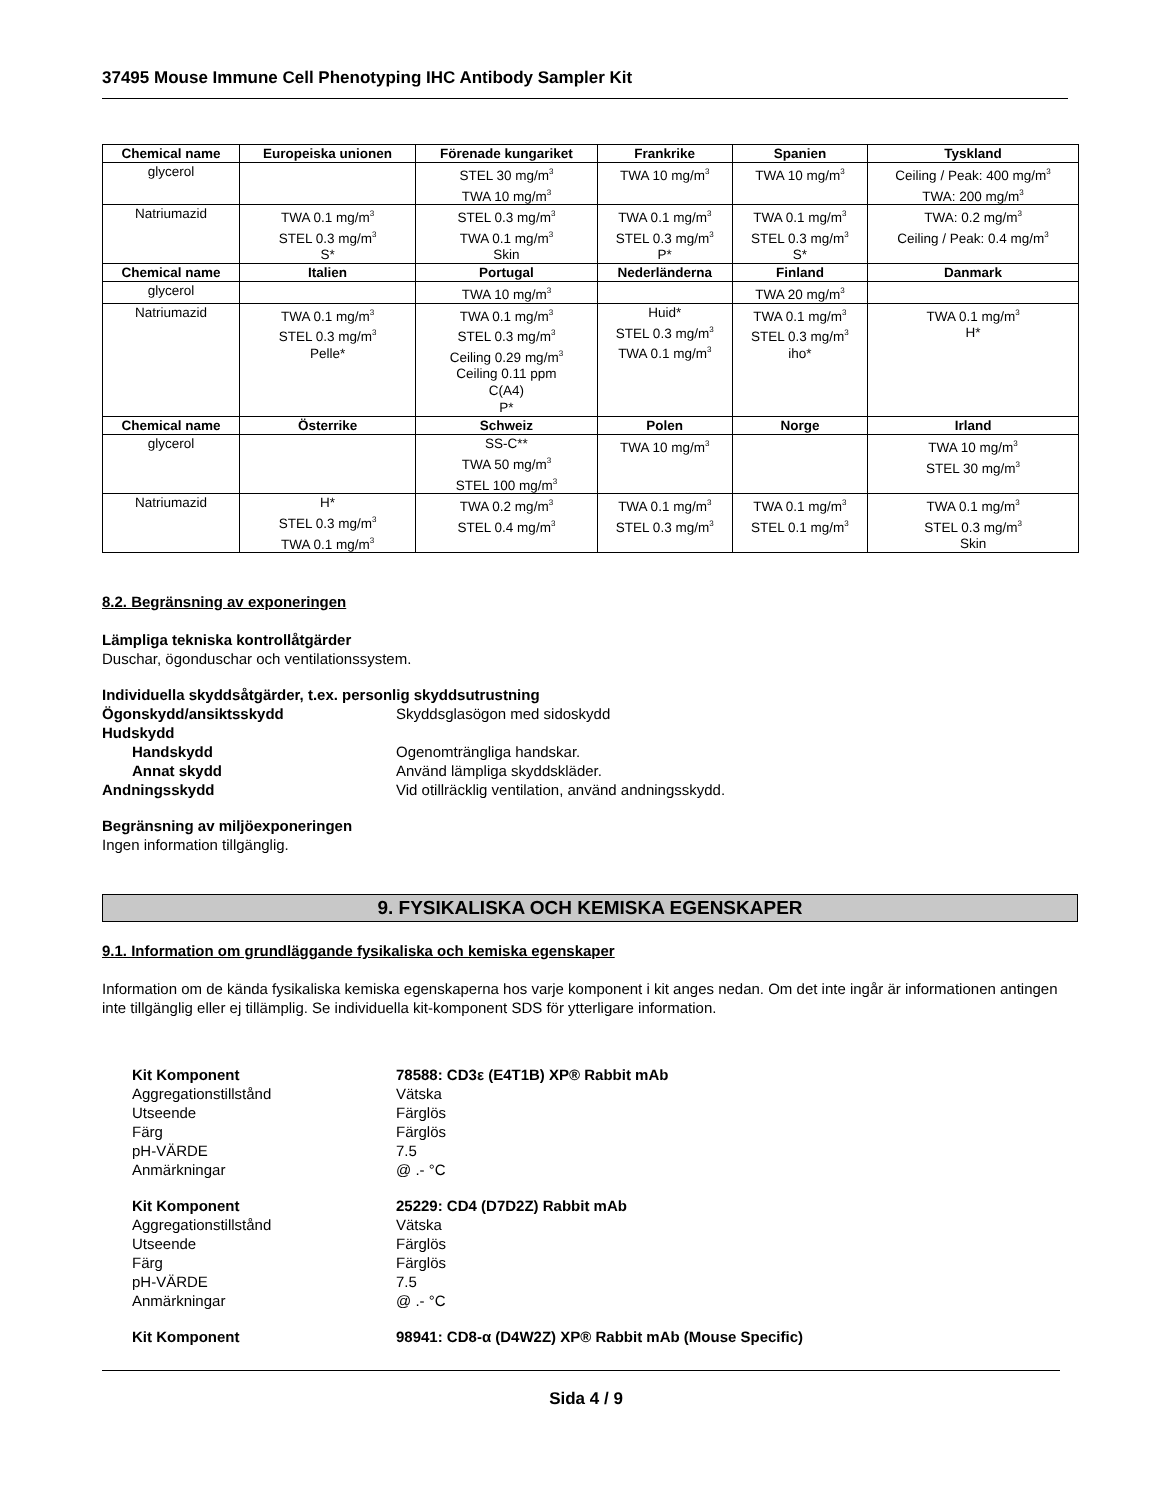37495 Mouse Immune Cell Phenotyping IHC Antibody Sampler Kit
| Chemical name | Europeiska unionen | Förenade kungariket | Frankrike | Spanien | Tyskland |
| --- | --- | --- | --- | --- | --- |
| glycerol | | STEL 30 mg/m<sup>3</sup> TWA 10 mg/m<sup>3</sup> | TWA 10 mg/m<sup>3</sup> | TWA 10 mg/m<sup>3</sup> | Ceiling / Peak: 400 mg/m<sup>3</sup> TWA: 200 mg/m<sup>3</sup> |
| Natriumazid | TWA 0.1 mg/m<sup>3</sup> STEL 0.3 mg/m<sup>3</sup> S* | STEL 0.3 mg/m<sup>3</sup> TWA 0.1 mg/m<sup>3</sup> Skin | TWA 0.1 mg/m<sup>3</sup> STEL 0.3 mg/m<sup>3</sup> P* | TWA 0.1 mg/m<sup>3</sup> STEL 0.3 mg/m<sup>3</sup> S* | TWA: 0.2 mg/m<sup>3</sup> Ceiling / Peak: 0.4 mg/m<sup>3</sup> |
| Chemical name | Italien | Portugal | Nederländerna | Finland | Danmark |
| glycerol | | TWA 10 mg/m<sup>3</sup> | | TWA 20 mg/m<sup>3</sup> | |
| Natriumazid | TWA 0.1 mg/m<sup>3</sup> STEL 0.3 mg/m<sup>3</sup> Pelle* | TWA 0.1 mg/m<sup>3</sup> STEL 0.3 mg/m<sup>3</sup> Ceiling 0.29 mg/m<sup>3</sup> Ceiling 0.11 ppm C(A4) P* | Huid* STEL 0.3 mg/m<sup>3</sup> TWA 0.1 mg/m<sup>3</sup> | TWA 0.1 mg/m<sup>3</sup> STEL 0.3 mg/m<sup>3</sup> iho* | TWA 0.1 mg/m<sup>3</sup> H* |
| Chemical name | Österrike | Schweiz | Polen | Norge | Irland |
| glycerol | | SS-C** TWA 50 mg/m<sup>3</sup> STEL 100 mg/m<sup>3</sup> | TWA 10 mg/m<sup>3</sup> | | TWA 10 mg/m<sup>3</sup> STEL 30 mg/m<sup>3</sup> |
| Natriumazid | H* STEL 0.3 mg/m<sup>3</sup> TWA 0.1 mg/m<sup>3</sup> | TWA 0.2 mg/m<sup>3</sup> STEL 0.4 mg/m<sup>3</sup> | TWA 0.1 mg/m<sup>3</sup> STEL 0.3 mg/m<sup>3</sup> | TWA 0.1 mg/m<sup>3</sup> STEL 0.1 mg/m<sup>3</sup> | TWA 0.1 mg/m<sup>3</sup> STEL 0.3 mg/m<sup>3</sup> Skin |
8.2. Begränsning av exponeringen
Lämpliga tekniska kontrollåtgärder
Duschar, ögonduschar och ventilationssystem.
Individuella skyddsåtgärder, t.ex. personlig skyddsutrustning
Ögonskydd/ansiktsskydd Skyddsglasögon med sidoskydd
Hudskydd
Handskydd Ogenomträngliga handskar.
Annat skydd Använd lämpliga skyddskläder.
Andningsskydd Vid otillräcklig ventilation, använd andningsskydd.
Begränsning av miljöexponeringen
Ingen information tillgänglig.
9. FYSIKALISKA OCH KEMISKA EGENSKAPER
9.1. Information om grundläggande fysikaliska och kemiska egenskaper
Information om de kända fysikaliska kemiska egenskaperna hos varje komponent i kit anges nedan. Om det inte ingår är informationen antingen inte tillgänglig eller ej tillämplig. Se individuella kit-komponent SDS för ytterligare information.
Kit Komponent 78588: CD3ε (E4T1B) XP® Rabbit mAb
Aggregationstillstånd Vätska
Utseende Färglös
Färg Färglös
pH-VÄRDE 7.5
Anmärkningar @ .- °C
Kit Komponent 25229: CD4 (D7D2Z) Rabbit mAb
Aggregationstillstånd Vätska
Utseende Färglös
Färg Färglös
pH-VÄRDE 7.5
Anmärkningar @ .- °C
Kit Komponent 98941: CD8-α (D4W2Z) XP® Rabbit mAb (Mouse Specific)
Sida 4 / 9